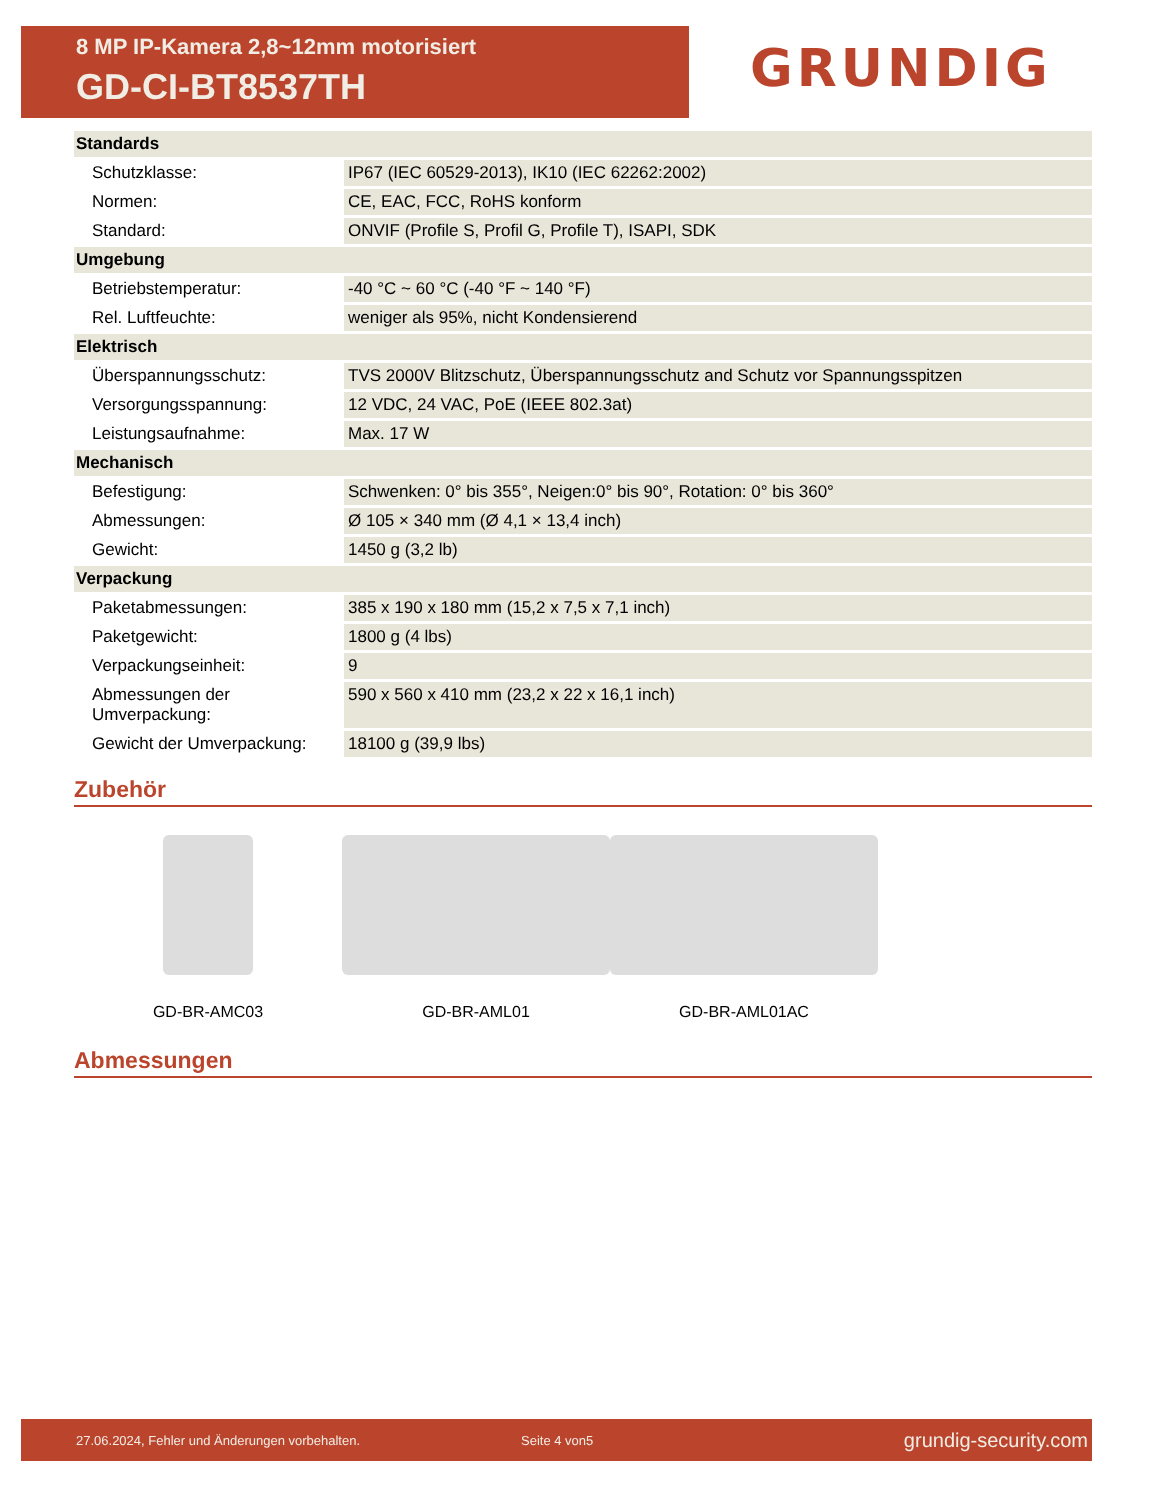8 MP IP-Kamera 2,8~12mm motorisiert
GD-CI-BT8537TH
GRUNDIG
| Standards | |
| --- | --- |
| Schutzklasse: | IP67 (IEC 60529-2013), IK10 (IEC 62262:2002) |
| Normen: | CE, EAC, FCC, RoHS konform |
| Standard: | ONVIF (Profile S, Profil G, Profile T), ISAPI, SDK |
| Umgebung | |
| Betriebstemperatur: | -40 °C ~ 60 °C (-40 °F ~ 140 °F) |
| Rel. Luftfeuchte: | weniger als 95%, nicht Kondensierend |
| Elektrisch | |
| Überspannungsschutz: | TVS 2000V Blitzschutz, Überspannungsschutz and Schutz vor Spannungsspitzen |
| Versorgungsspannung: | 12 VDC, 24 VAC, PoE (IEEE 802.3at) |
| Leistungsaufnahme: | Max. 17 W |
| Mechanisch | |
| Befestigung: | Schwenken: 0° bis 355°, Neigen:0° bis 90°, Rotation: 0° bis 360° |
| Abmessungen: | Ø 105 × 340 mm (Ø 4,1 × 13,4 inch) |
| Gewicht: | 1450 g (3,2 lb) |
| Verpackung | |
| Paketabmessungen: | 385 x 190 x 180 mm (15,2 x 7,5 x 7,1 inch) |
| Paketgewicht: | 1800 g (4 lbs) |
| Verpackungseinheit: | 9 |
| Abmessungen der Umverpackung: | 590 x 560 x 410 mm (23,2 x 22 x 16,1 inch) |
| Gewicht der Umverpackung: | 18100 g (39,9 lbs) |
Zubehör
GD-BR-AMC03 GD-BR-AML01 GD-BR-AML01AC
Abmessungen
27.06.2024, Fehler und Änderungen vorbehalten. Seite 4 von5 grundig-security.com